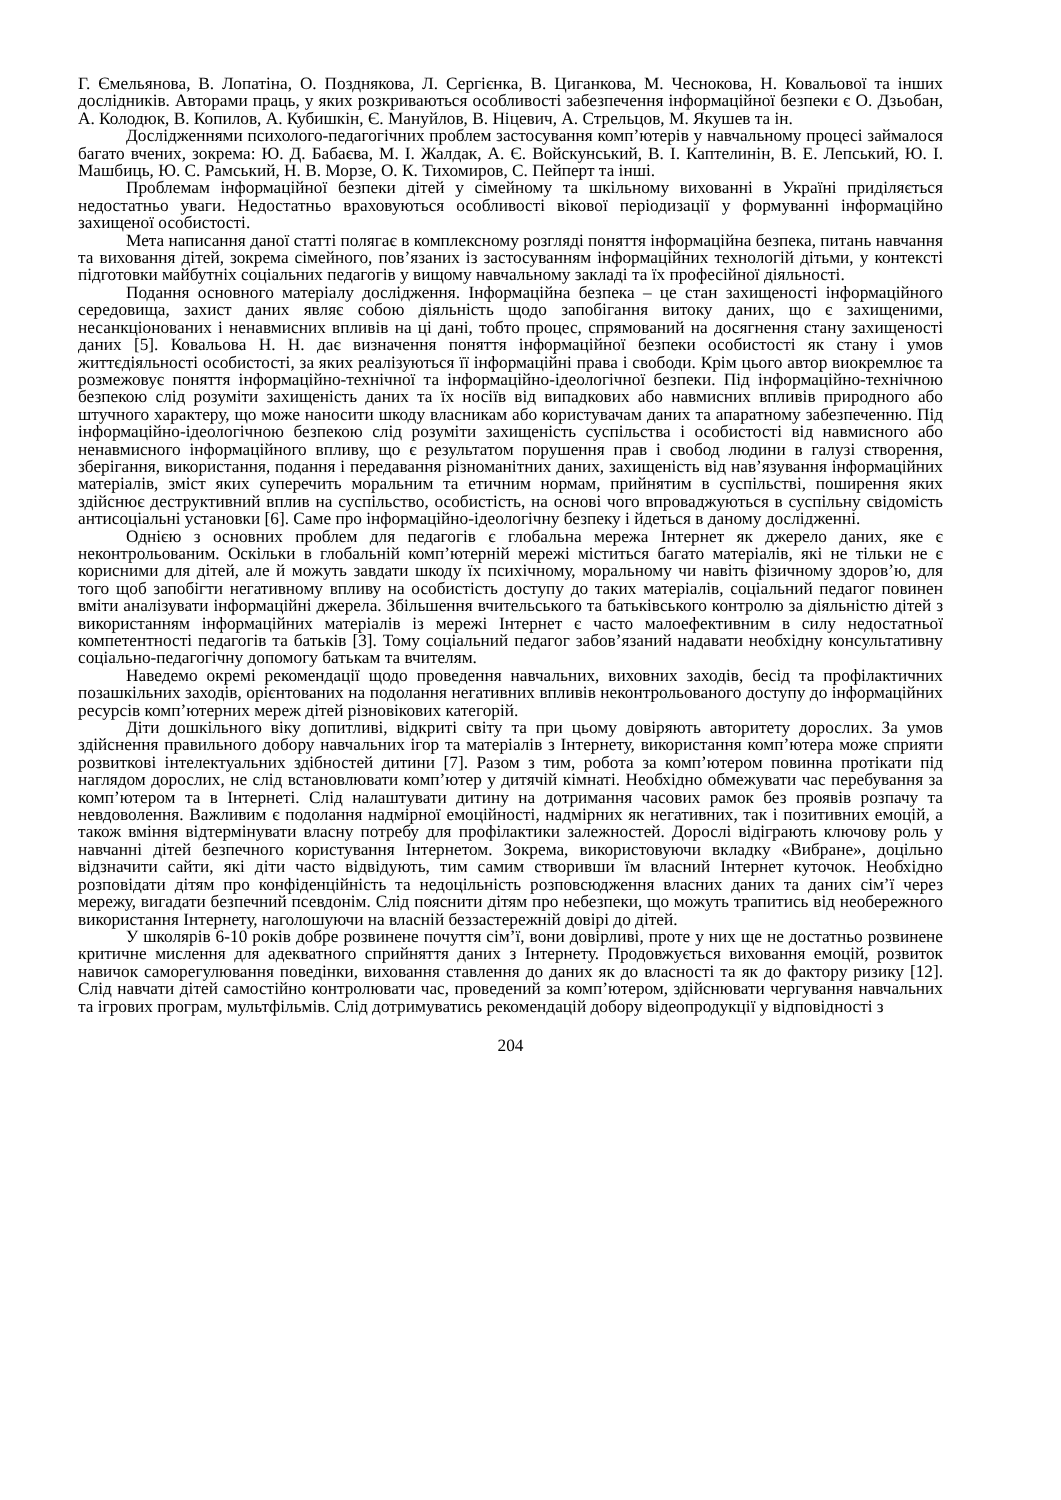Г. Ємельянова, В. Лопатіна, О. Позднякова, Л. Сергієнка, В. Циганкова, М. Чеснокова, Н. Ковальової та інших дослідників. Авторами праць, у яких розкриваються особливості забезпечення інформаційної безпеки є О. Дзьобан, А. Колодюк, В. Копилов, А. Кубишкін, Є. Мануйлов, В. Ніцевич, А. Стрельцов, М. Якушев та ін.
Дослідженнями психолого-педагогічних проблем застосування комп’ютерів у навчальному процесі займалося багато вчених, зокрема: Ю. Д. Бабаєва, М. І. Жалдак, А. Є. Войскунський, В. І. Каптелинін, В. Е. Лепський, Ю. І. Машбиць, Ю. С. Рамський, Н. В. Морзе, О. К. Тихомиров, С. Пейперт та інші.
Проблемам інформаційної безпеки дітей у сімейному та шкільному вихованні в Україні приділяється недостатньо уваги. Недостатньо враховуються особливості вікової періодизації у формуванні інформаційно захищеної особистості.
Мета написання даної статті полягає в комплексному розгляді поняття інформаційна безпека, питань навчання та виховання дітей, зокрема сімейного, пов’язаних із застосуванням інформаційних технологій дітьми, у контексті підготовки майбутніх соціальних педагогів у вищому навчальному закладі та їх професійної діяльності.
Подання основного матеріалу дослідження. Інформаційна безпека – це стан захищеності інформаційного середовища, захист даних являє собою діяльність щодо запобігання витоку даних, що є захищеними, несанкціонованих і ненавмисних впливів на ці дані, тобто процес, спрямований на досягнення стану захищеності даних [5]. Ковальова Н. Н. дає визначення поняття інформаційної безпеки особистості як стану і умов життєдіяльності особистості, за яких реалізуються її інформаційні права і свободи. Крім цього автор виокремлює та розмежовує поняття інформаційно-технічної та інформаційно-ідеологічної безпеки. Під інформаційно-технічною безпекою слід розуміти захищеність даних та їх носіїв від випадкових або навмисних впливів природного або штучного характеру, що може наносити шкоду власникам або користувачам даних та апаратному забезпеченню. Під інформаційно-ідеологічною безпекою слід розуміти захищеність суспільства і особистості від навмисного або ненавмисного інформаційного впливу, що є результатом порушення прав і свобод людини в галузі створення, зберігання, використання, подання і передавання різноманітних даних, захищеність від нав’язування інформаційних матеріалів, зміст яких суперечить моральним та етичним нормам, прийнятим в суспільстві, поширення яких здійснює деструктивний вплив на суспільство, особистість, на основі чого впроваджуються в суспільну свідомість антисоціальні установки [6]. Саме про інформаційно-ідеологічну безпеку і йдеться в даному дослідженні.
Однією з основних проблем для педагогів є глобальна мережа Інтернет як джерело даних, яке є неконтрольованим. Оскільки в глобальній комп’ютерній мережі міститься багато матеріалів, які не тільки не є корисними для дітей, але й можуть завдати шкоду їх психічному, моральному чи навіть фізичному здоров’ю, для того щоб запобігти негативному впливу на особистість доступу до таких матеріалів, соціальний педагог повинен вміти аналізувати інформаційні джерела. Збільшення вчительського та батьківського контролю за діяльністю дітей з використанням інформаційних матеріалів із мережі Інтернет є часто малоефективним в силу недостатньої компетентності педагогів та батьків [3]. Тому соціальний педагог забов’язаний надавати необхідну консультативну соціально-педагогічну допомогу батькам та вчителям.
Наведемо окремі рекомендації щодо проведення навчальних, виховних заходів, бесід та профілактичних позашкільних заходів, орієнтованих на подолання негативних впливів неконтрольованого доступу до інформаційних ресурсів комп’ютерних мереж дітей різновікових категорій.
Діти дошкільного віку допитливі, відкриті світу та при цьому довіряють авторитету дорослих. За умов здійснення правильного добору навчальних ігор та матеріалів з Інтернету, використання комп’ютера може сприяти розвиткові інтелектуальних здібностей дитини [7]. Разом з тим, робота за комп’ютером повинна протікати під наглядом дорослих, не слід встановлювати комп’ютер у дитячій кімнаті. Необхідно обмежувати час перебування за комп’ютером та в Інтернеті. Слід налаштувати дитину на дотримання часових рамок без проявів розпачу та невдоволення. Важливим є подолання надмірної емоційності, надмірних як негативних, так і позитивних емоцій, а також вміння відтермінувати власну потребу для профілактики залежностей. Дорослі відіграють ключову роль у навчанні дітей безпечного користування Інтернетом. Зокрема, використовуючи вкладку «Вибране», доцільно відзначити сайти, які діти часто відвідують, тим самим створивши їм власний Інтернет куточок. Необхідно розповідати дітям про конфіденційність та недоцільність розповсюдження власних даних та даних сім’ї через мережу, вигадати безпечний псевдонім. Слід пояснити дітям про небезпеки, що можуть трапитись від необережного використання Інтернету, наголошуючи на власній беззастережній довірі до дітей.
У школярів 6-10 років добре розвинене почуття сім’ї, вони довірливі, проте у них ще не достатньо розвинене критичне мислення для адекватного сприйняття даних з Інтернету. Продовжується виховання емоцій, розвиток навичок саморегулювання поведінки, виховання ставлення до даних як до власності та як до фактору ризику [12]. Слід навчати дітей самостійно контролювати час, проведений за комп’ютером, здійснювати чергування навчальних та ігрових програм, мультфільмів. Слід дотримуватись рекомендацій добору відеопродукції у відповідності з
204